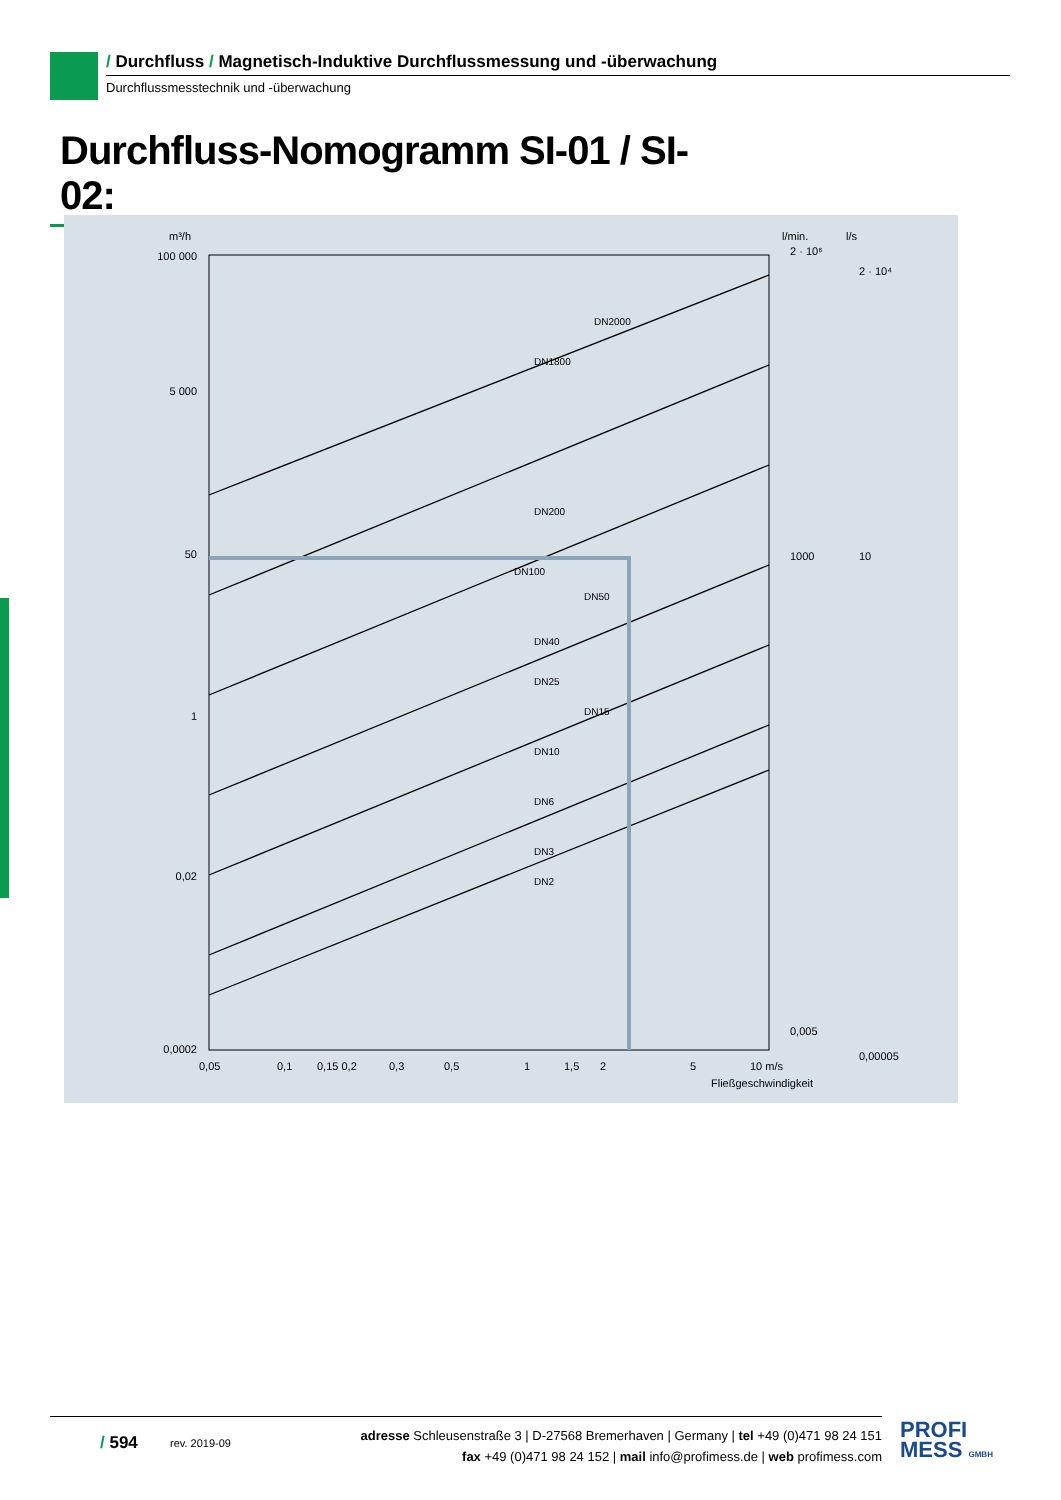/ Durchfluss / Magnetisch-Induktive Durchflussmessung und -überwachung
Durchflussmesstechnik und -überwachung
Durchfluss-Nomogramm SI-01 / SI-02:
m³/h
l/min.
l/s
100 000
5 000
50
1
0,02
0,0002
0,05
0,1
0,15 0,2
0,3
0,5
1
1,5
2
5
10 m/s
Fließgeschwindigkeit
2 · 10⁶
1000
0,005
2 · 10⁴
10
0,00005
DN2000
DN1800
DN200
DN100
DN50
DN40
DN25
DN15
DN10
DN6
DN3
DN2
/ 594
rev. 2019-09
adresse Schleusenstraße 3 | D-27568 Bremerhaven | Germany | tel +49 (0)471 98 24 151
fax +49 (0)471 98 24 152 | mail info@profimess.de | web profimess.com
PROFI
MESS GMBH